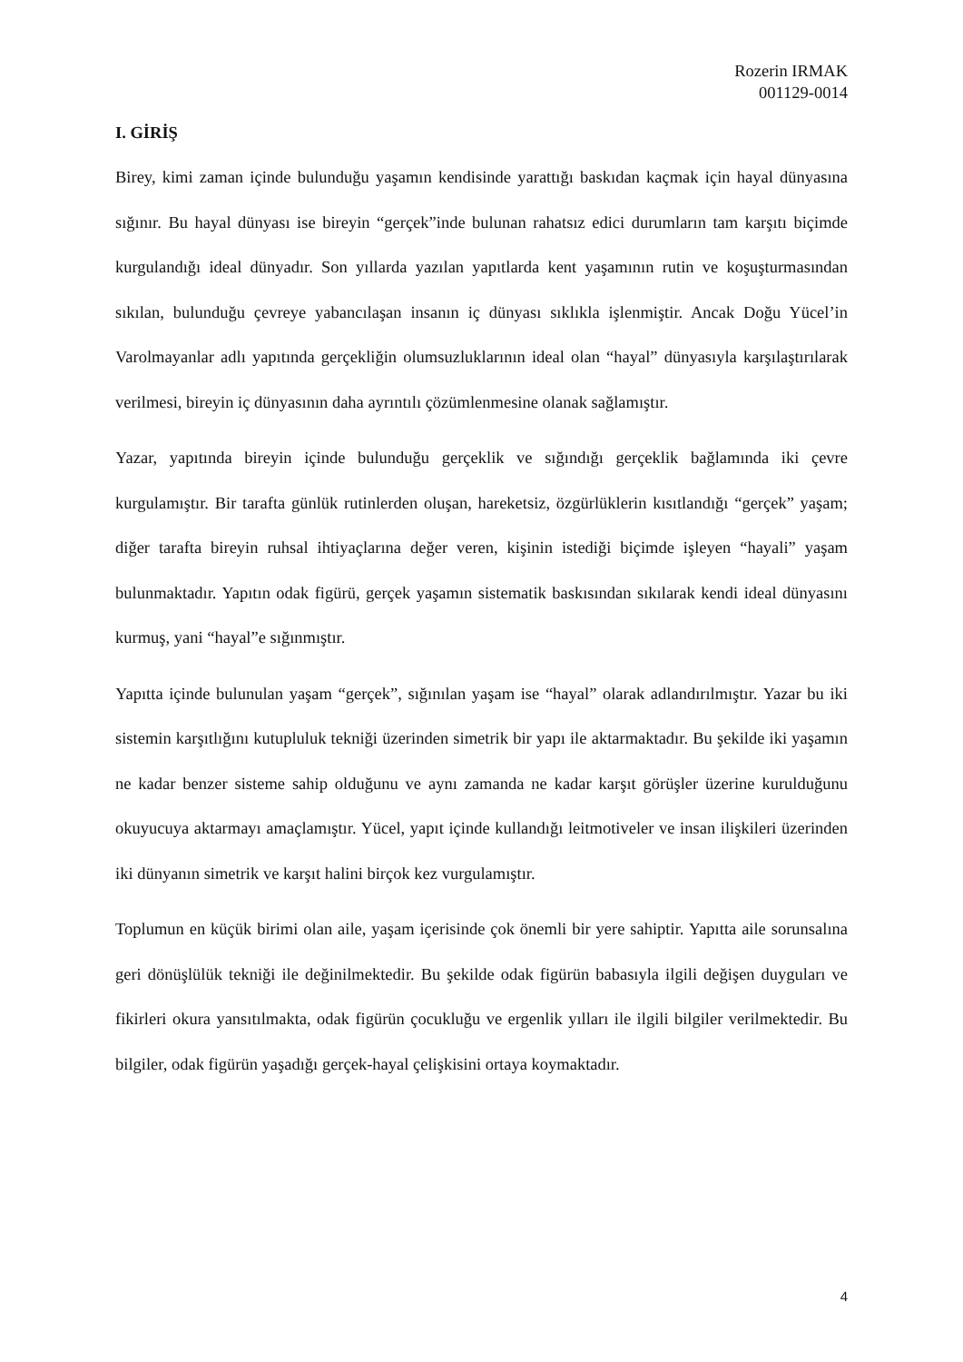Rozerin IRMAK
001129-0014
I. GİRİŞ
Birey, kimi zaman içinde bulunduğu yaşamın kendisinde yarattığı baskıdan kaçmak için hayal dünyasına sığınır. Bu hayal dünyası ise bireyin “gerçek”inde bulunan rahatsız edici durumların tam karşıtı biçimde kurgulandığı ideal dünyadır. Son yıllarda yazılan yapıtlarda kent yaşamının rutin ve koşuşturmasından sıkılan, bulunduğu çevreye yabancılaşan insanın iç dünyası sıklıkla işlenmiştir. Ancak Doğu Yücel’in Varolmayanlar adlı yapıtında gerçekliğin olumsuzluklarının ideal olan “hayal” dünyasıyla karşılaştırılarak verilmesi, bireyin iç dünyasının daha ayrıntılı çözümlenmesine olanak sağlamıştır.
Yazar, yapıtında bireyin içinde bulunduğu gerçeklik ve sığındığı gerçeklik bağlamında iki çevre kurgulamıştır. Bir tarafta günlük rutinlerden oluşan, hareketsiz, özgürlüklerin kısıtlandığı “gerçek” yaşam; diğer tarafta bireyin ruhsal ihtiyaçlarına değer veren, kişinin istediği biçimde işleyen “hayali” yaşam bulunmaktadır. Yapıtın odak figürü, gerçek yaşamın sistematik baskısından sıkılarak kendi ideal dünyasını kurmuş, yani “hayal”e sığınmıştır.
Yapıtta içinde bulunulan yaşam “gerçek”, sığınılan yaşam ise “hayal” olarak adlandırılmıştır. Yazar bu iki sistemin karşıtlığını kutupluluk tekniği üzerinden simetrik bir yapı ile aktarmaktadır. Bu şekilde iki yaşamın ne kadar benzer sisteme sahip olduğunu ve aynı zamanda ne kadar karşıt görüşler üzerine kurulduğunu okuyucuya aktarmayı amaçlamıştır. Yücel, yapıt içinde kullandığı leitmotiveler ve insan ilişkileri üzerinden iki dünyanın simetrik ve karşıt halini birçok kez vurgulamıştır.
Toplumun en küçük birimi olan aile, yaşam içerisinde çok önemli bir yere sahiptir. Yapıtta aile sorunsalına geri dönüşlülük tekniği ile değinilmektedir. Bu şekilde odak figürün babasıyla ilgili değişen duyguları ve fikirleri okura yansıtılmakta, odak figürün çocukluğu ve ergenlik yılları ile ilgili bilgiler verilmektedir. Bu bilgiler, odak figürün yaşadığı gerçek-hayal çelişkisini ortaya koymaktadır.
4